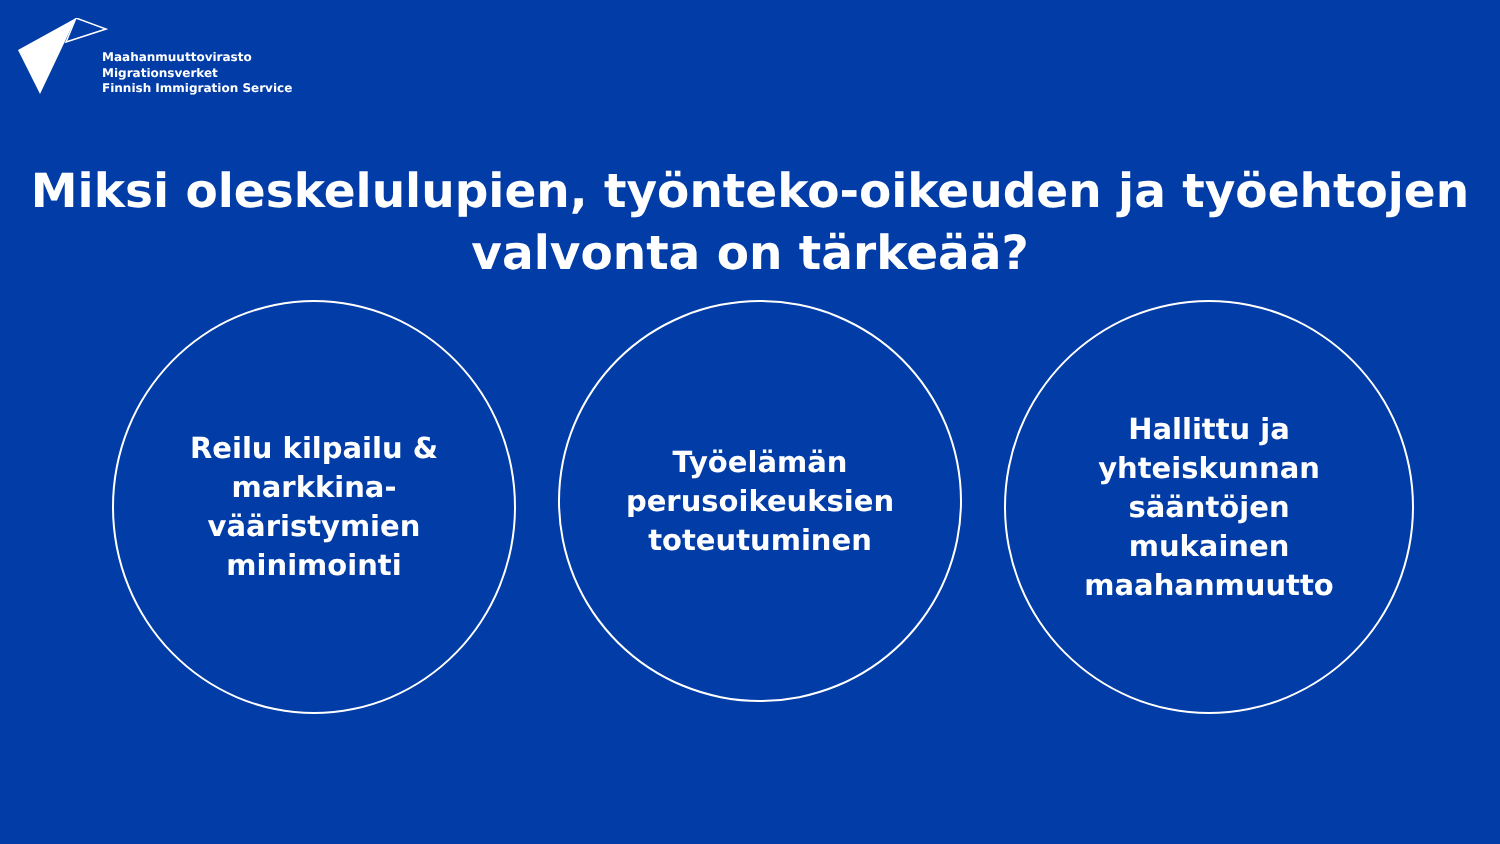Maahanmuuttovirasto
Migrationsverket
Finnish Immigration Service
Miksi oleskelulupien, työnteko-oikeuden ja työehtojen
valvonta on tärkeää?
Reilu kilpailu &
markkina-
vääristymien
minimointi
Työelämän
perusoikeuksien
toteutuminen
Hallittu ja
yhteiskunnan
sääntöjen
mukainen
maahanmuutto